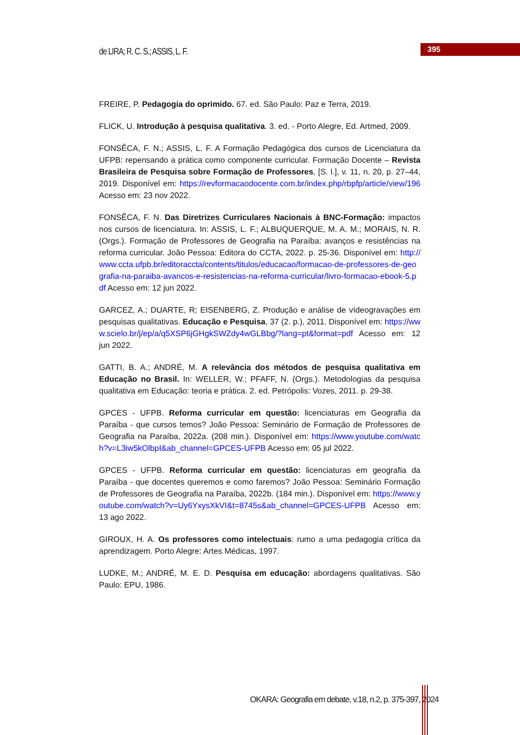de LIRA; R. C. S.; ASSIS, L. F.
395
FREIRE, P. Pedagogia do oprimido. 67. ed. São Paulo: Paz e Terra, 2019.
FLICK, U. Introdução à pesquisa qualitativa. 3. ed. - Porto Alegre, Ed. Artmed, 2009.
FONSÊCA, F. N.; ASSIS, L. F. A Formação Pedagógica dos cursos de Licenciatura da UFPB: repensando a prática como componente curricular. Formação Docente – Revista Brasileira de Pesquisa sobre Formação de Professores, [S. l.], v. 11, n. 20, p. 27–44, 2019. Disponível em: https://revformacaodocente.com.br/index.php/rbpfp/article/view/196 Acesso em: 23 nov 2022.
FONSÊCA, F. N. Das Diretrizes Curriculares Nacionais à BNC-Formação: impactos nos cursos de licenciatura. In: ASSIS, L. F.; ALBUQUERQUE, M. A. M.; MORAIS, N. R. (Orgs.). Formação de Professores de Geografia na Paraíba: avanços e resistências na reforma curricular. João Pessoa: Editora do CCTA, 2022. p. 25-36. Disponível em: http://www.ccta.ufpb.br/editoraccta/contents/titulos/educacao/formacao-de-professores-de-geografia-na-paraiba-avancos-e-resistencias-na-reforma-curricular/livro-formacao-ebook-5.pdf Acesso em: 12 jun 2022.
GARCEZ, A.; DUARTE, R; EISENBERG, Z. Produção e análise de vídeogravações em pesquisas qualitativas. Educação e Pesquisa, 37 (2. p.), 2011. Disponível em: https://www.scielo.br/j/ep/a/q5XSP6jGHgkSWZdy4wGLBbg/?lang=pt&format=pdf Acesso em: 12 jun 2022.
GATTI, B. A.; ANDRÉ, M. A relevância dos métodos de pesquisa qualitativa em Educação no Brasil. In: WELLER, W.; PFAFF, N. (Orgs.). Metodologias da pesquisa qualitativa em Educação: teoria e prática. 2. ed. Petrópolis: Vozes, 2011. p. 29-38.
GPCES - UFPB. Reforma curricular em questão: licenciaturas em Geografia da Paraíba - que cursos temos? João Pessoa: Seminário de Formação de Professores de Geografia na Paraíba, 2022a. (208 min.). Disponível em: https://www.youtube.com/watch?v=L3iw5kOlbpI&ab_channel=GPCES-UFPB Acesso em: 05 jul 2022.
GPCES - UFPB. Reforma curricular em questão: licenciaturas em geografia da Paraíba - que docentes queremos e como faremos? João Pessoa: Seminário Formação de Professores de Geografia na Paraíba, 2022b. (184 min.). Disponível em: https://www.youtube.com/watch?v=Uy6YxysXkVI&t=8745s&ab_channel=GPCES-UFPB Acesso em: 13 ago 2022.
GIROUX, H. A. Os professores como intelectuais: rumo a uma pedagogia crítica da aprendizagem. Porto Alegre: Artes Médicas, 1997.
LUDKE, M.; ANDRÉ, M. E. D. Pesquisa em educação: abordagens qualitativas. São Paulo: EPU, 1986.
OKARA: Geografia em debate, v.18, n.2, p. 375-397, 2024